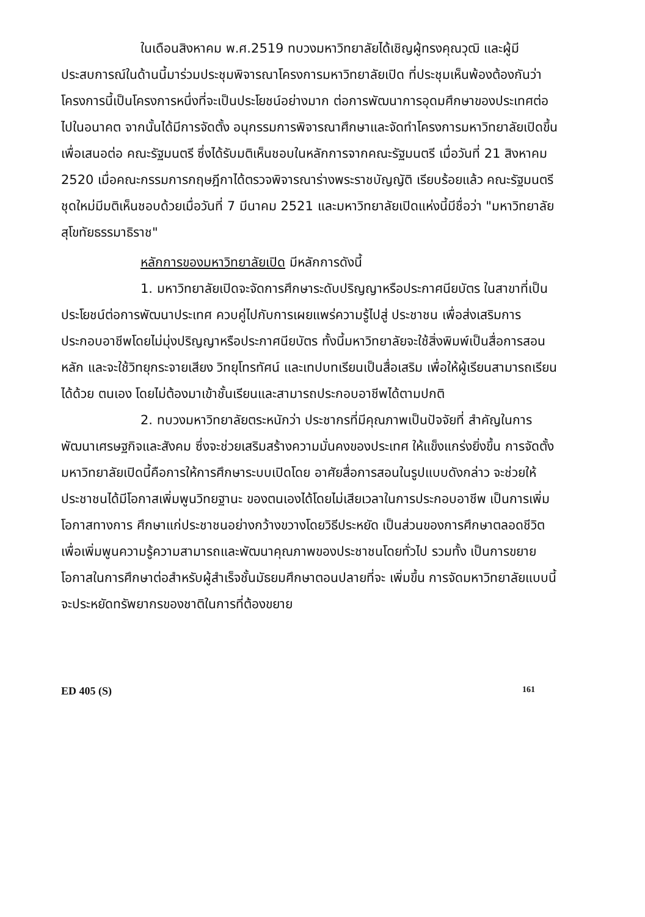ในเดือนสิงหาคม พ.ศ.2519 ทบวงมหาวิทยาลัยได้เชิญผู้ทรงคุณวุฒิ และผู้มีประสบการณ์ในด้านนี้มาร่วมประชุมพิจารณาโครงการมหาวิทยาลัยเปิด ที่ประชุมเห็นพ้องต้องกันว่าโครงการนี้เป็นโครงการหนึ่งที่จะเป็นประโยชน์อย่างมาก ต่อการพัฒนาการอุดมศึกษาของประเทศต่อไปในอนาคต จากนั้นได้มีการจัดตั้ง อนุกรรมการพิจารณาศึกษาและจัดทำโครงการมหาวิทยาลัยเปิดขึ้น เพื่อเสนอต่อ คณะรัฐมนตรี ซึ่งได้รับมติเห็นชอบในหลักการจากคณะรัฐมนตรี เมื่อวันที่ 21 สิงหาคม 2520 เมื่อคณะกรรมการกฤษฎีกาได้ตรวจพิจารณาร่างพระราชบัญญัติ เรียบร้อยแล้ว คณะรัฐมนตรีชุดใหม่มีมติเห็นชอบด้วยเมื่อวันที่ 7 มีนาคม 2521 และมหาวิทยาลัยเปิดแห่งนี้มีชื่อว่า "มหาวิทยาลัยสุโขทัยธรรมาธิราช"
หลักการของมหาวิทยาลัยเปิด มีหลักการดังนี้
1. มหาวิทยาลัยเปิดจะจัดการศึกษาระดับปริญญาหรือประกาศนียบัตร ในสาขาที่เป็นประโยชน์ต่อการพัฒนาประเทศ ควบคู่ไปกับการเผยแพร่ความรู้ไปสู่ ประชาชน เพื่อส่งเสริมการประกอบอาชีพโดยไม่มุ่งปริญญาหรือประกาศนียบัตร ทั้งนี้มหาวิทยาลัยจะใช้สิ่งพิมพ์เป็นสื่อการสอนหลัก และจะใช้วิทยุกระจายเสียง วิทยุโทรทัศน์ และเทปบทเรียนเป็นสื่อเสริม เพื่อให้ผู้เรียนสามารถเรียนได้ด้วย ตนเอง โดยไม่ต้องมาเข้าชั้นเรียนและสามารถประกอบอาชีพได้ตามปกติ
2. ทบวงมหาวิทยาลัยตระหนักว่า ประชากรที่มีคุณภาพเป็นปัจจัยที่ สำคัญในการพัฒนาเศรษฐกิจและสังคม ซึ่งจะช่วยเสริมสร้างความมั่นคงของประเทศ ให้แข็งแกร่งยิ่งขึ้น การจัดตั้งมหาวิทยาลัยเปิดนี้คือการให้การศึกษาระบบเปิดโดย อาศัยสื่อการสอนในรูปแบบดังกล่าว จะช่วยให้ประชาชนได้มีโอกาสเพิ่มพูนวิทยฐานะ ของตนเองได้โดยไม่เสียเวลาในการประกอบอาชีพ เป็นการเพิ่มโอกาสทางการ ศึกษาแก่ประชาชนอย่างกว้างขวางโดยวิธีประหยัด เป็นส่วนของการศึกษาตลอดชีวิต เพื่อเพิ่มพูนความรู้ความสามารถและพัฒนาคุณภาพของประชาชนโดยทั่วไป รวมทั้ง เป็นการขยายโอกาสในการศึกษาต่อสำหรับผู้สำเร็จชั้นมัธยมศึกษาตอนปลายที่จะ เพิ่มขึ้น การจัดมหาวิทยาลัยแบบนี้ จะประหยัดทรัพยากรของชาติในการที่ต้องขยาย
ED 405 (S) 161